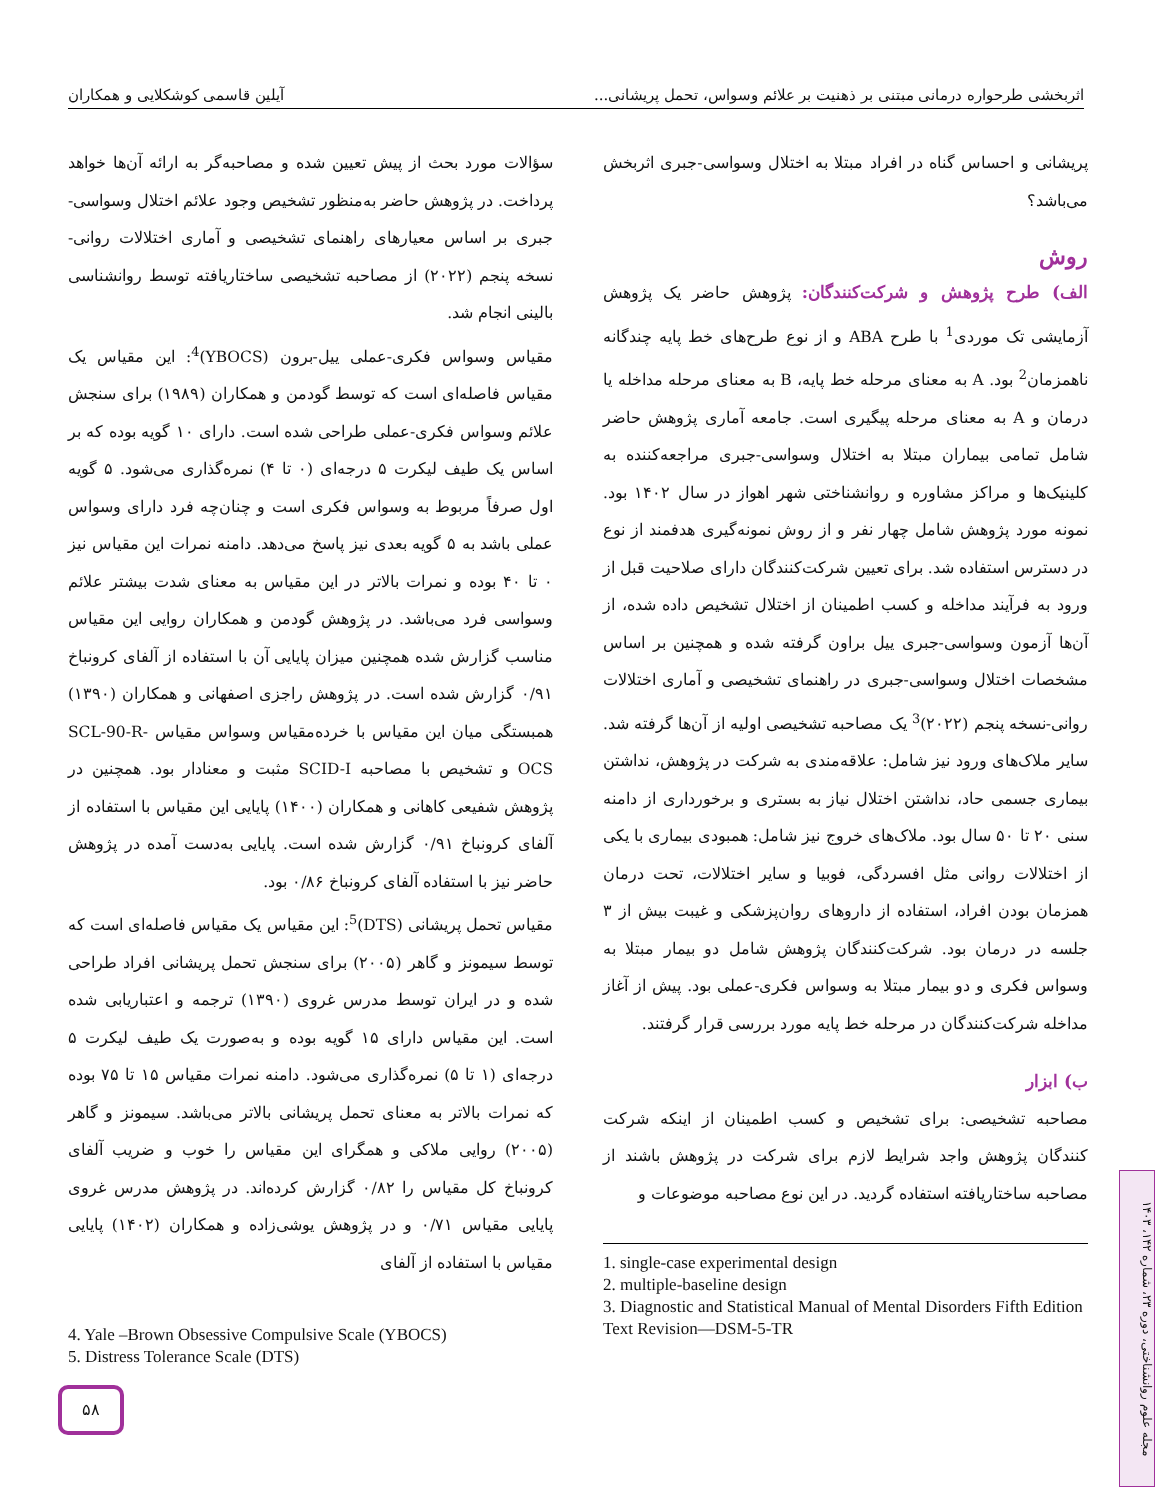اثربخشی طرحواره درمانی مبتنی بر ذهنیت بر علائم وسواس، تحمل پریشانی... آیلین قاسمی کوشکلایی و همکاران
پریشانی و احساس گناه در افراد مبتلا به اختلال وسواسی-جبری اثربخش می‌باشد؟
روش
الف) طرح پژوهش و شرکت‌کنندگان:
پژوهش حاضر یک پژوهش آزمایشی تک موردی<sup>1</sup> با طرح ABA و از نوع طرح‌های خط پایه چندگانه ناهمزمان<sup>2</sup> بود. A به معنای مرحله خط پایه، B به معنای مرحله مداخله یا درمان و A به معنای مرحله پیگیری است. جامعه آماری پژوهش حاضر شامل تمامی بیماران مبتلا به اختلال وسواسی-جبری مراجعه‌کننده به کلینیک‌ها و مراکز مشاوره و روانشناختی شهر اهواز در سال ۱۴۰۲ بود. نمونه مورد پژوهش شامل چهار نفر و از روش نمونه‌گیری هدفمند از نوع در دسترس استفاده شد. برای تعیین شرکت‌کنندگان دارای صلاحیت قبل از ورود به فرآیند مداخله و کسب اطمینان از اختلال تشخیص داده شده، از آن‌ها آزمون وسواسی-جبری ییل براون گرفته شده و همچنین بر اساس مشخصات اختلال وسواسی-جبری در راهنمای تشخیصی و آماری اختلالات روانی-نسخه پنجم (۲۰۲۲)<sup>3</sup> یک مصاحبه تشخیصی اولیه از آن‌ها گرفته شد. سایر ملاک‌های ورود نیز شامل: علاقه‌مندی به شرکت در پژوهش، نداشتن بیماری جسمی حاد، نداشتن اختلال نیاز به بستری و برخورداری از دامنه سنی ۲۰ تا ۵۰ سال بود. ملاک‌های خروج نیز شامل: همبودی بیماری با یکی از اختلالات روانی مثل افسردگی، فوبیا و سایر اختلالات، تحت درمان همزمان بودن افراد، استفاده از داروهای روان‌پزشکی و غیبت بیش از ۳ جلسه در درمان بود. شرکت‌کنندگان پژوهش شامل دو بیمار مبتلا به وسواس فکری و دو بیمار مبتلا به وسواس فکری-عملی بود. پیش از آغاز مداخله شرکت‌کنندگان در مرحله خط پایه مورد بررسی قرار گرفتند.
ب) ابزار
مصاحبه تشخیصی: برای تشخیص و کسب اطمینان از اینکه شرکت کنندگان پژوهش واجد شرایط لازم برای شرکت در پژوهش باشند از مصاحبه ساختاریافته استفاده گردید. در این نوع مصاحبه موضوعات و
1. single-case experimental design
2. multiple-baseline design
3. Diagnostic and Statistical Manual of Mental Disorders Fifth Edition Text Revision—DSM-5-TR
سؤالات مورد بحث از پیش تعیین شده و مصاحبه‌گر به ارائه آن‌ها خواهد پرداخت. در پژوهش حاضر به‌منظور تشخیص وجود علائم اختلال وسواسی-جبری بر اساس معیارهای راهنمای تشخیصی و آماری اختلالات روانی-نسخه پنجم (۲۰۲۲) از مصاحبه تشخیصی ساختاریافته توسط روانشناسی بالینی انجام شد.
مقیاس وسواس فکری-عملی ییل-برون (YBOCS)<sup>4</sup>: این مقیاس یک مقیاس فاصله‌ای است که توسط گودمن و همکاران (۱۹۸۹) برای سنجش علائم وسواس فکری-عملی طراحی شده است. دارای ۱۰ گویه بوده که بر اساس یک طیف لیکرت ۵ درجه‌ای (۰ تا ۴) نمره‌گذاری می‌شود. ۵ گویه اول صرفاً مربوط به وسواس فکری است و چنان‌چه فرد دارای وسواس عملی باشد به ۵ گویه بعدی نیز پاسخ می‌دهد. دامنه نمرات این مقیاس نیز ۰ تا ۴۰ بوده و نمرات بالاتر در این مقیاس به معنای شدت بیشتر علائم وسواسی فرد می‌باشد. در پژوهش گودمن و همکاران روایی این مقیاس مناسب گزارش شده همچنین میزان پایایی آن با استفاده از آلفای کرونباخ ۰/۹۱ گزارش شده است. در پژوهش راجزی اصفهانی و همکاران (۱۳۹۰) همبستگی میان این مقیاس با خرده‌مقیاس وسواس مقیاس SCL-90-R-OCS و تشخیص با مصاحبه SCID-I مثبت و معنادار بود. همچنین در پژوهش شفیعی کاهانی و همکاران (۱۴۰۰) پایایی این مقیاس با استفاده از آلفای کرونباخ ۰/۹۱ گزارش شده است. پایایی به‌دست آمده در پژوهش حاضر نیز با استفاده آلفای کرونباخ ۰/۸۶ بود.
مقیاس تحمل پریشانی (DTS)<sup>5</sup>: این مقیاس یک مقیاس فاصله‌ای است که توسط سیمونز و گاهر (۲۰۰۵) برای سنجش تحمل پریشانی افراد طراحی شده و در ایران توسط مدرس غروی (۱۳۹۰) ترجمه و اعتباریابی شده است. این مقیاس دارای ۱۵ گویه بوده و به‌صورت یک طیف لیکرت ۵ درجه‌ای (۱ تا ۵) نمره‌گذاری می‌شود. دامنه نمرات مقیاس ۱۵ تا ۷۵ بوده که نمرات بالاتر به معنای تحمل پریشانی بالاتر می‌باشد. سیمونز و گاهر (۲۰۰۵) روایی ملاکی و همگرای این مقیاس را خوب و ضریب آلفای کرونباخ کل مقیاس را ۰/۸۲ گزارش کرده‌اند. در پژوهش مدرس غروی پایایی مقیاس ۰/۷۱ و در پژوهش یوشی‌زاده و همکاران (۱۴۰۲) پایایی مقیاس با استفاده از آلفای
4. Yale –Brown Obsessive Compulsive Scale (YBOCS)
5. Distress Tolerance Scale (DTS)
مجله علوم روانشناختی، دوره ۲۳، شماره ۱۴۲، ۱۴۰۳
۵۸